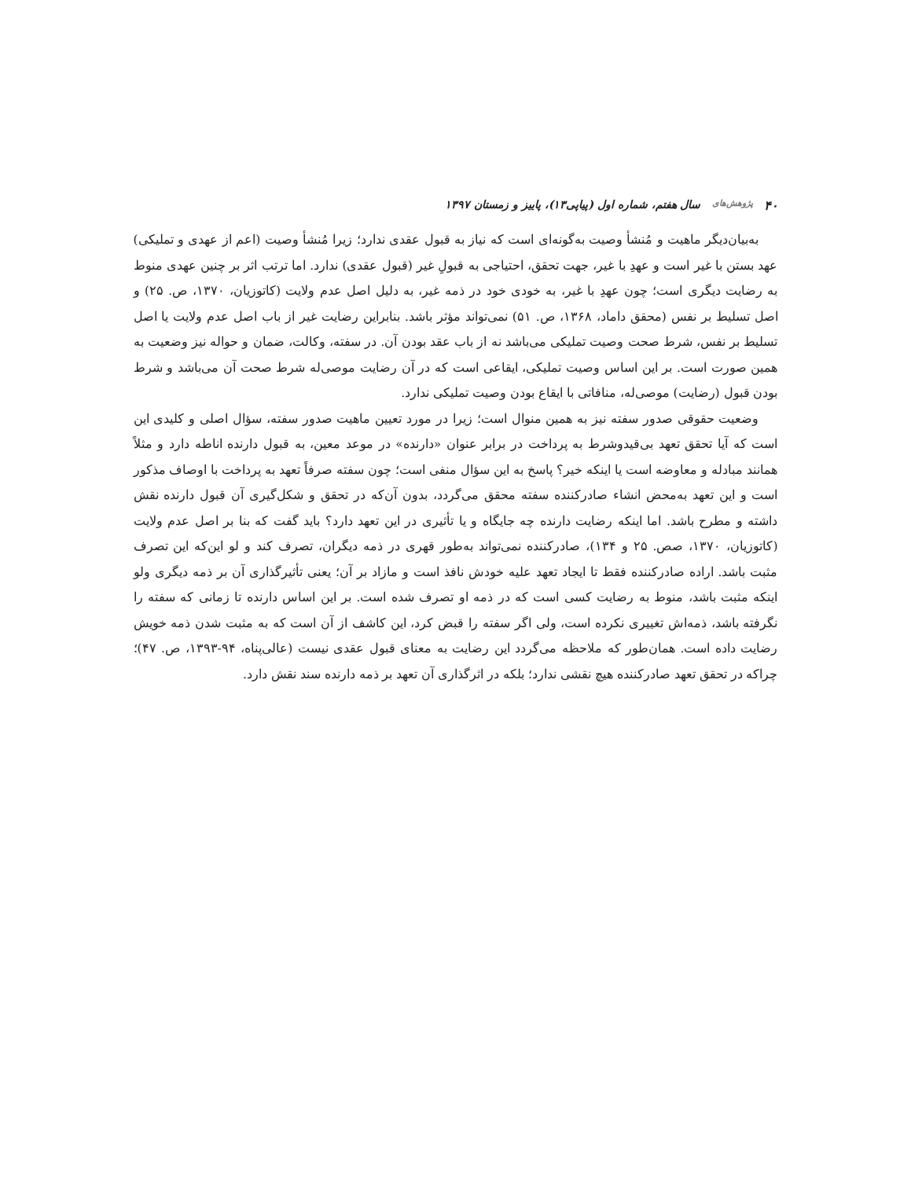۴۰ پژوهش‌های سال هفتم، شماره اول (پیاپی۱۳)، پاییز و زمستان ۱۳۹۷
به‌بیان‌دیگر ماهیت و مُنشأ وصیت به‌گونه‌ای است که نیاز به قبول عقدی ندارد؛ زیرا مُنشأ وصیت (اعم از عهدی و تملیکی) عهد بستن با غیر است و عهدِ با غیر، جهت تحقق، احتیاجی به قبولِ غیر (قبول عقدی) ندارد. اما ترتب اثر بر چنین عهدی منوط به رضایت دیگری است؛ چون عهدِ با غیر، به خودی خود در ذمه غیر، به دلیل اصل عدم ولایت (کاتوزیان، ۱۳۷۰، ص. ۲۵) و اصل تسلیط بر نفس (محقق داماد، ۱۳۶۸، ص. ۵۱) نمی‌تواند مؤثر باشد. بنابراین رضایت غیر از باب اصل عدم ولایت یا اصل تسلیط بر نفس، شرط صحت وصیت تملیکی می‌باشد نه از باب عقد بودن آن. در سفته، وکالت، ضمان و حواله نیز وضعیت به همین صورت است. بر این اساس وصیت تملیکی، ایقاعی است که در آن رضایت موصی‌له شرط صحت آن می‌باشد و شرط بودن قبول (رضایت) موصی‌له، منافاتی با ایقاع بودن وصیت تملیکی ندارد.
وضعیت حقوقی صدور سفته نیز به همین منوال است؛ زیرا در مورد تعیین ماهیت صدور سفته، سؤال اصلی و کلیدی این است که آیا تحقق تعهد بی‌قیدوشرط به پرداخت در برابر عنوان «دارنده» در موعد معین، به قبول دارنده اناطه دارد و مثلاً همانند مبادله و معاوضه است یا اینکه خیر؟ پاسخ به این سؤال منفی است؛ چون سفته صرفاً تعهد به پرداخت با اوصاف مذکور است و این تعهد به‌محض انشاء صادرکننده سفته محقق می‌گردد، بدون آن‌که در تحقق و شکل‌گیری آن قبول دارنده نقش داشته و مطرح باشد. اما اینکه رضایت دارنده چه جایگاه و یا تأثیری در این تعهد دارد؟ باید گفت که بنا بر اصل عدم ولایت (کاتوزیان، ۱۳۷۰، صص. ۲۵ و ۱۳۴)، صادرکننده نمی‌تواند به‌طور قهری در ذمه دیگران، تصرف کند و لو این‌که این تصرف مثبت باشد. اراده صادرکننده فقط تا ایجاد تعهد علیه خودش نافذ است و مازاد بر آن؛ یعنی تأثیرگذاری آن بر ذمه دیگری ولو اینکه مثبت باشد، منوط به رضایت کسی است که در ذمه او تصرف شده است. بر این اساس دارنده تا زمانی که سفته را نگرفته باشد، ذمه‌اش تغییری نکرده است، ولی اگر سفته را قبض کرد، این کاشف از آن است که به مثبت شدن ذمه خویش رضایت داده است. همان‌طور که ملاحظه می‌گردد این رضایت به معنای قبول عقدی نیست (عالی‌پناه، ۹۴-۱۳۹۳، ص. ۴۷)؛ چراکه در تحقق تعهد صادرکننده هیچ نقشی ندارد؛ بلکه در اثرگذاری آن تعهد بر ذمه دارنده سند نقش دارد.